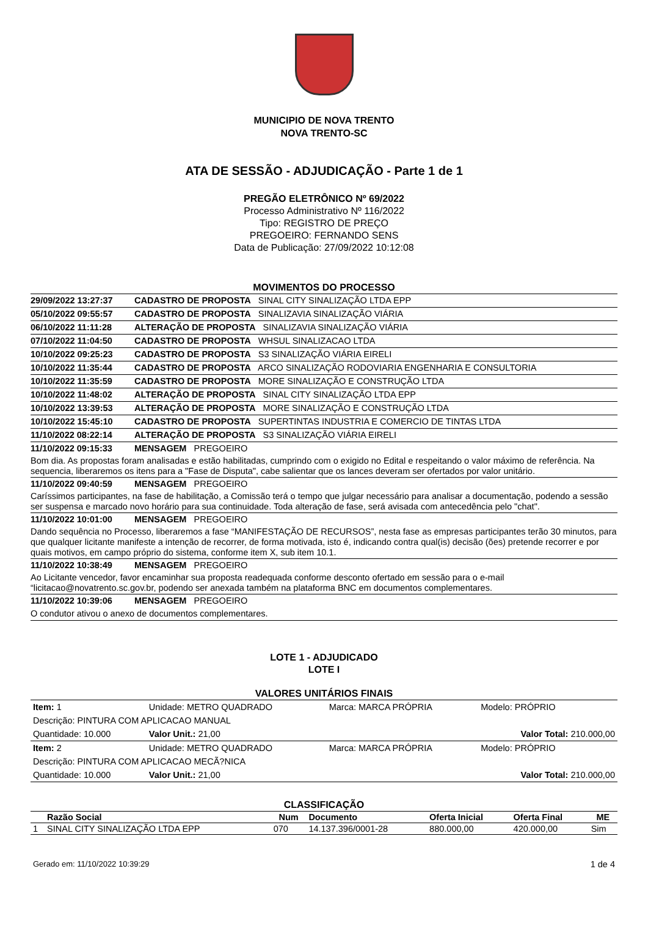MUNICIPIO DE NOVA TRENTO
NOVA TRENTO-SC
ATA DE SESSÃO - ADJUDICAÇÃO - Parte 1 de 1
PREGÃO ELETRÔNICO Nº 69/2022
Processo Administrativo Nº 116/2022
Tipo: REGISTRO DE PREÇO
PREGOEIRO: FERNANDO SENS
Data de Publicação: 27/09/2022 10:12:08
MOVIMENTOS DO PROCESSO
29/09/2022 13:27:37 CADASTRO DE PROPOSTA SINAL CITY SINALIZAÇÃO LTDA EPP
05/10/2022 09:55:57 CADASTRO DE PROPOSTA SINALIZAVIA SINALIZAÇÃO VIÁRIA
06/10/2022 11:11:28 ALTERAÇÃO DE PROPOSTA SINALIZAVIA SINALIZAÇÃO VIÁRIA
07/10/2022 11:04:50 CADASTRO DE PROPOSTA WHSUL SINALIZACAO LTDA
10/10/2022 09:25:23 CADASTRO DE PROPOSTA S3 SINALIZAÇÃO VIÁRIA EIRELI
10/10/2022 11:35:44 CADASTRO DE PROPOSTA ARCO SINALIZAÇÃO RODOVIARIA ENGENHARIA E CONSULTORIA
10/10/2022 11:35:59 CADASTRO DE PROPOSTA MORE SINALIZAÇÃO E CONSTRUÇÃO LTDA
10/10/2022 11:48:02 ALTERAÇÃO DE PROPOSTA SINAL CITY SINALIZAÇÃO LTDA EPP
10/10/2022 13:39:53 ALTERAÇÃO DE PROPOSTA MORE SINALIZAÇÃO E CONSTRUÇÃO LTDA
10/10/2022 15:45:10 CADASTRO DE PROPOSTA SUPERTINTAS INDUSTRIA E COMERCIO DE TINTAS LTDA
11/10/2022 08:22:14 ALTERAÇÃO DE PROPOSTA S3 SINALIZAÇÃO VIÁRIA EIRELI
11/10/2022 09:15:33 MENSAGEM PREGOEIRO
Bom dia. As propostas foram analisadas e estão habilitadas, cumprindo com o exigido no Edital e respeitando o valor máximo de referência. Na sequencia, liberaremos os itens para a "Fase de Disputa", cabe salientar que os lances deveram ser ofertados por valor unitário.
11/10/2022 09:40:59 MENSAGEM PREGOEIRO
Caríssimos participantes, na fase de habilitação, a Comissão terá o tempo que julgar necessário para analisar a documentação, podendo a sessão ser suspensa e marcado novo horário para sua continuidade. Toda alteração de fase, será avisada com antecedência pelo "chat".
11/10/2022 10:01:00 MENSAGEM PREGOEIRO
Dando sequência no Processo, liberaremos a fase “MANIFESTAÇÃO DE RECURSOS”, nesta fase as empresas participantes terão 30 minutos, para que qualquer licitante manifeste a intenção de recorrer, de forma motivada, isto é, indicando contra qual(is) decisão (ões) pretende recorrer e por quais motivos, em campo próprio do sistema, conforme item X, sub item 10.1.
11/10/2022 10:38:49 MENSAGEM PREGOEIRO
Ao Licitante vencedor, favor encaminhar sua proposta readequada conforme desconto ofertado em sessão para o e-mail “licitacao@novatrento.sc.gov.br, podendo ser anexada também na plataforma BNC em documentos complementares.
11/10/2022 10:39:06 MENSAGEM PREGOEIRO
O condutor ativou o anexo de documentos complementares.
LOTE 1 - ADJUDICADO
LOTE I
VALORES UNITÁRIOS FINAIS
| Item: 1 | Unidade: METRO QUADRADO | Marca: MARCA PRÓPRIA | Modelo: PRÓPRIO |
| Descrição: PINTURA COM APLICACAO MANUAL | | | |
| Quantidade: 10.000 | Valor Unit.: 21,00 | | Valor Total: 210.000,00 |
| Item: 2 | Unidade: METRO QUADRADO | Marca: MARCA PRÓPRIA | Modelo: PRÓPRIO |
| Descrição: PINTURA COM APLICACAO MECÃ?NICA | | | |
| Quantidade: 10.000 | Valor Unit.: 21,00 | | Valor Total: 210.000,00 |
CLASSIFICAÇÃO
| | Razão Social | Num | Documento | Oferta Inicial | Oferta Final | ME |
| --- | --- | --- | --- | --- | --- | --- |
| 1 | SINAL CITY SINALIZAÇÃO LTDA EPP | 070 | 14.137.396/0001-28 | 880.000,00 | 420.000,00 | Sim |
Gerado em: 11/10/2022 10:39:29 1 de 4